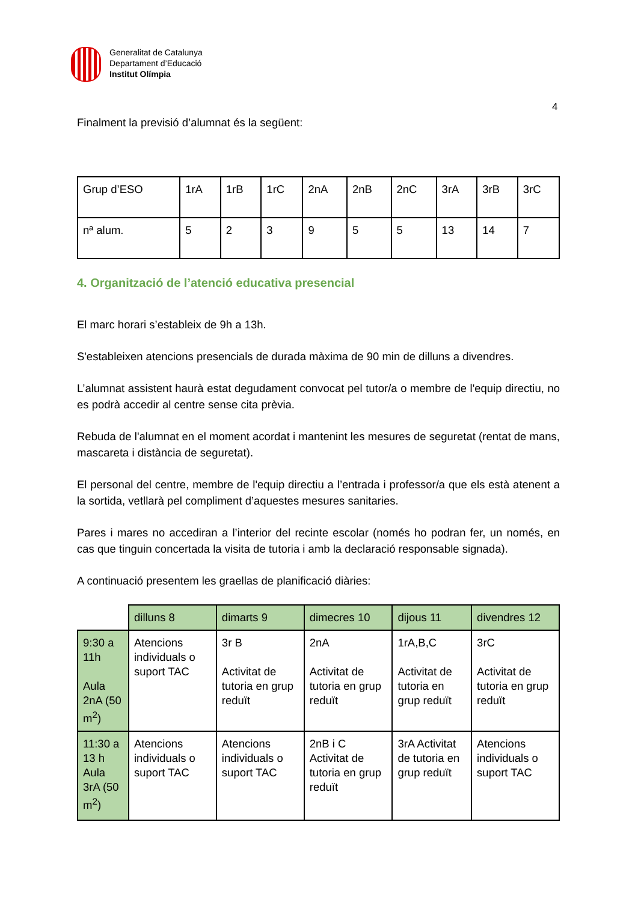Generalitat de Catalunya
Departament d’Educació
Institut Olímpia
4
Finalment la previsió d’alumnat és la següent:
| Grup d’ESO | 1rA | 1rB | 1rC | 2nA | 2nB | 2nC | 3rA | 3rB | 3rC |
| nª alum. | 5 | 2 | 3 | 9 | 5 | 5 | 13 | 14 | 7 |
4. Organització de l’atenció educativa presencial
El marc horari s’estableix de 9h a 13h.
S'estableixen atencions presencials de durada màxima de 90 min de dilluns a divendres.
L’alumnat assistent haurà estat degudament convocat pel tutor/a o membre de l'equip directiu, no es podrà accedir al centre sense cita prèvia.
Rebuda de l'alumnat en el moment acordat i mantenint les mesures de seguretat (rentat de mans, mascareta i distància de seguretat).
El personal del centre, membre de l'equip directiu a l’entrada i professor/a que els està atenent a la sortida, vetllarà pel compliment d’aquestes mesures sanitaries.
Pares i mares no accediran a l’interior del recinte escolar (només ho podran fer, un només, en cas que tinguin concertada la visita de tutoria i amb la declaració responsable signada).
A continuació presentem les graellas de planificació diàries:
| | dilluns 8 | dimarts 9 | dimecres 10 | dijous 11 | divendres 12 |
| --- | --- | --- | --- | --- | --- |
| 9:30 a 11h Aula 2nA (50 m<sup>2</sup>) | Atencions individuals o suport TAC | 3r B Activitat de tutoria en grup reduït | 2nA Activitat de tutoria en grup reduït | 1rA,B,C Activitat de tutoria en grup reduït | 3rC Activitat de tutoria en grup reduït |
| 11:30 a 13 h Aula 3rA (50 m<sup>2</sup>) | Atencions individuals o suport TAC | Atencions individuals o suport TAC | 2nB i C Activitat de tutoria en grup reduït | 3rA Activitat de tutoria en grup reduït | Atencions individuals o suport TAC |